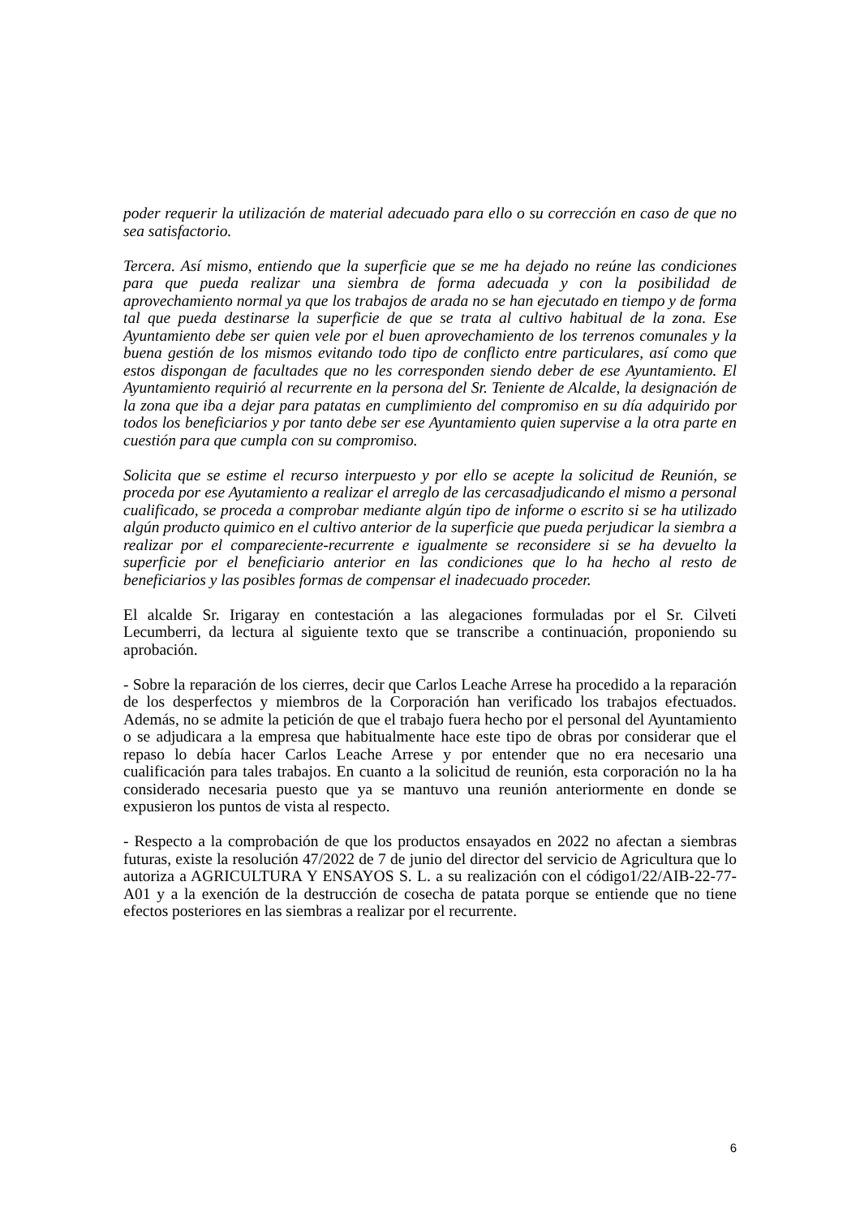poder requerir la utilización de material adecuado para ello o su corrección en caso de que no sea satisfactorio.
Tercera. Así mismo, entiendo que la superficie que se me ha dejado no reúne las condiciones para que pueda realizar una siembra de forma adecuada y con la posibilidad de aprovechamiento normal ya que los trabajos de arada no se han ejecutado en tiempo y de forma tal que pueda destinarse la superficie de que se trata al cultivo habitual de la zona. Ese Ayuntamiento debe ser quien vele por el buen aprovechamiento de los terrenos comunales y la buena gestión de los mismos evitando todo tipo de conflicto entre particulares, así como que estos dispongan de facultades que no les corresponden siendo deber de ese Ayuntamiento. El Ayuntamiento requirió al recurrente en la persona del Sr. Teniente de Alcalde, la designación de la zona que iba a dejar para patatas en cumplimiento del compromiso en su día adquirido por todos los beneficiarios y por tanto debe ser ese Ayuntamiento quien supervise a la otra parte en cuestión para que cumpla con su compromiso.
Solicita que se estime el recurso interpuesto y por ello se acepte la solicitud de Reunión, se proceda por ese Ayutamiento a realizar el arreglo de las cercasadjudicando el mismo a personal cualificado, se proceda a comprobar mediante algún tipo de informe o escrito si se ha utilizado algún producto quimico en el cultivo anterior de la superficie que pueda perjudicar la siembra a realizar por el compareciente-recurrente e igualmente se reconsidere si se ha devuelto la superficie por el beneficiario anterior en las condiciones que lo ha hecho al resto de beneficiarios y las posibles formas de compensar el inadecuado proceder.
El alcalde Sr. Irigaray en contestación a las alegaciones formuladas por el Sr. Cilveti Lecumberri, da lectura al siguiente texto que se transcribe a continuación, proponiendo su aprobación.
- Sobre la reparación de los cierres, decir que Carlos Leache Arrese ha procedido a la reparación de los desperfectos y miembros de la Corporación han verificado los trabajos efectuados. Además, no se admite la petición de que el trabajo fuera hecho por el personal del Ayuntamiento o se adjudicara a la empresa que habitualmente hace este tipo de obras por considerar que el repaso lo debía hacer Carlos Leache Arrese y por entender que no era necesario una cualificación para tales trabajos. En cuanto a la solicitud de reunión, esta corporación no la ha considerado necesaria puesto que ya se mantuvo una reunión anteriormente en donde se expusieron los puntos de vista al respecto.
- Respecto a la comprobación de que los productos ensayados en 2022 no afectan a siembras futuras, existe la resolución 47/2022 de 7 de junio del director del servicio de Agricultura que lo autoriza a AGRICULTURA Y ENSAYOS S. L. a su realización con el código1/22/AIB-22-77-A01 y a la exención de la destrucción de cosecha de patata porque se entiende que no tiene efectos posteriores en las siembras a realizar por el recurrente.
6